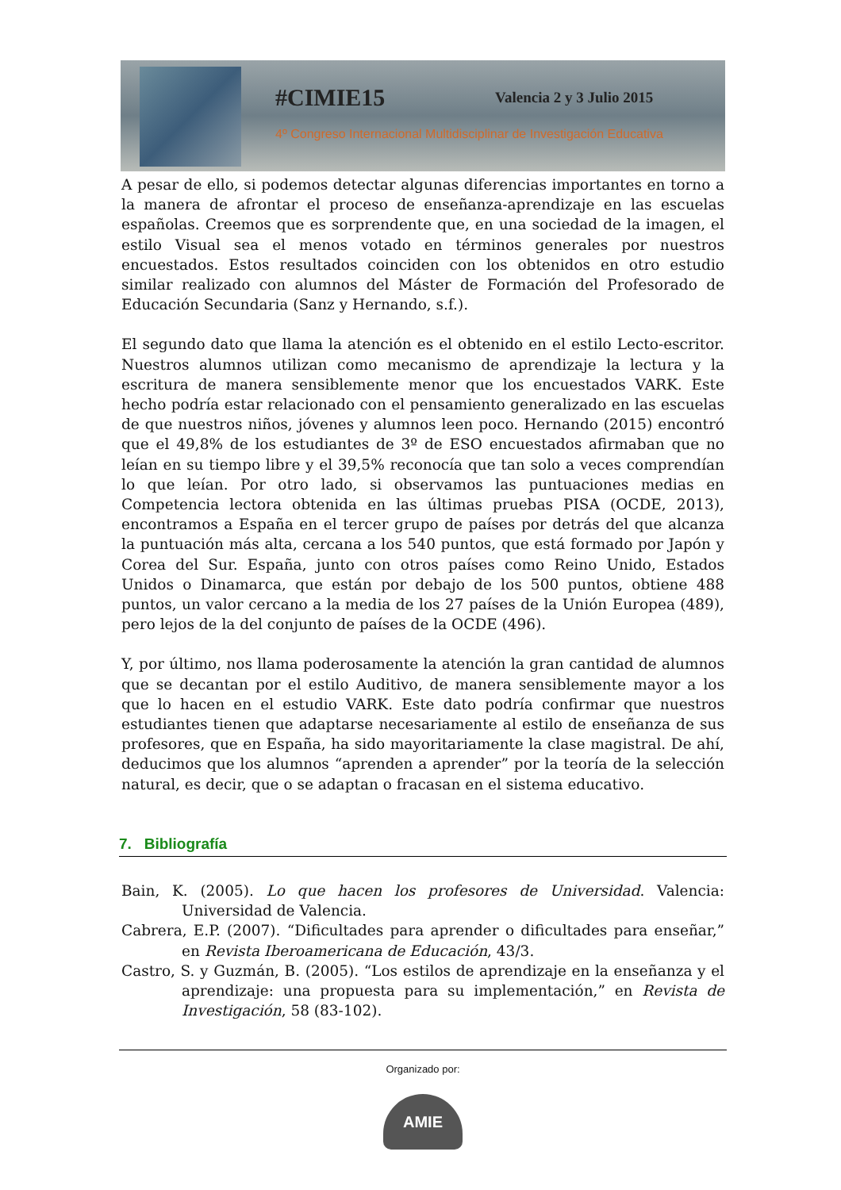#CIMIE15 Valencia 2 y 3 Julio 2015
4º Congreso Internacional Multidisciplinar de Investigación Educativa
A pesar de ello, si podemos detectar algunas diferencias importantes en torno a la manera de afrontar el proceso de enseñanza-aprendizaje en las escuelas españolas. Creemos que es sorprendente que, en una sociedad de la imagen, el estilo Visual sea el menos votado en términos generales por nuestros encuestados. Estos resultados coinciden con los obtenidos en otro estudio similar realizado con alumnos del Máster de Formación del Profesorado de Educación Secundaria (Sanz y Hernando, s.f.).
El segundo dato que llama la atención es el obtenido en el estilo Lecto-escritor. Nuestros alumnos utilizan como mecanismo de aprendizaje la lectura y la escritura de manera sensiblemente menor que los encuestados VARK. Este hecho podría estar relacionado con el pensamiento generalizado en las escuelas de que nuestros niños, jóvenes y alumnos leen poco. Hernando (2015) encontró que el 49,8% de los estudiantes de 3º de ESO encuestados afirmaban que no leían en su tiempo libre y el 39,5% reconocía que tan solo a veces comprendían lo que leían. Por otro lado, si observamos las puntuaciones medias en Competencia lectora obtenida en las últimas pruebas PISA (OCDE, 2013), encontramos a España en el tercer grupo de países por detrás del que alcanza la puntuación más alta, cercana a los 540 puntos, que está formado por Japón y Corea del Sur. España, junto con otros países como Reino Unido, Estados Unidos o Dinamarca, que están por debajo de los 500 puntos, obtiene 488 puntos, un valor cercano a la media de los 27 países de la Unión Europea (489), pero lejos de la del conjunto de países de la OCDE (496).
Y, por último, nos llama poderosamente la atención la gran cantidad de alumnos que se decantan por el estilo Auditivo, de manera sensiblemente mayor a los que lo hacen en el estudio VARK. Este dato podría confirmar que nuestros estudiantes tienen que adaptarse necesariamente al estilo de enseñanza de sus profesores, que en España, ha sido mayoritariamente la clase magistral. De ahí, deducimos que los alumnos “aprenden a aprender” por la teoría de la selección natural, es decir, que o se adaptan o fracasan en el sistema educativo.
7. Bibliografía
Bain, K. (2005). Lo que hacen los profesores de Universidad. Valencia: Universidad de Valencia.
Cabrera, E.P. (2007). “Dificultades para aprender o dificultades para enseñar,” en Revista Iberoamericana de Educación, 43/3.
Castro, S. y Guzmán, B. (2005). “Los estilos de aprendizaje en la enseñanza y el aprendizaje: una propuesta para su implementación,” en Revista de Investigación, 58 (83-102).
Organizado por:
AMIE